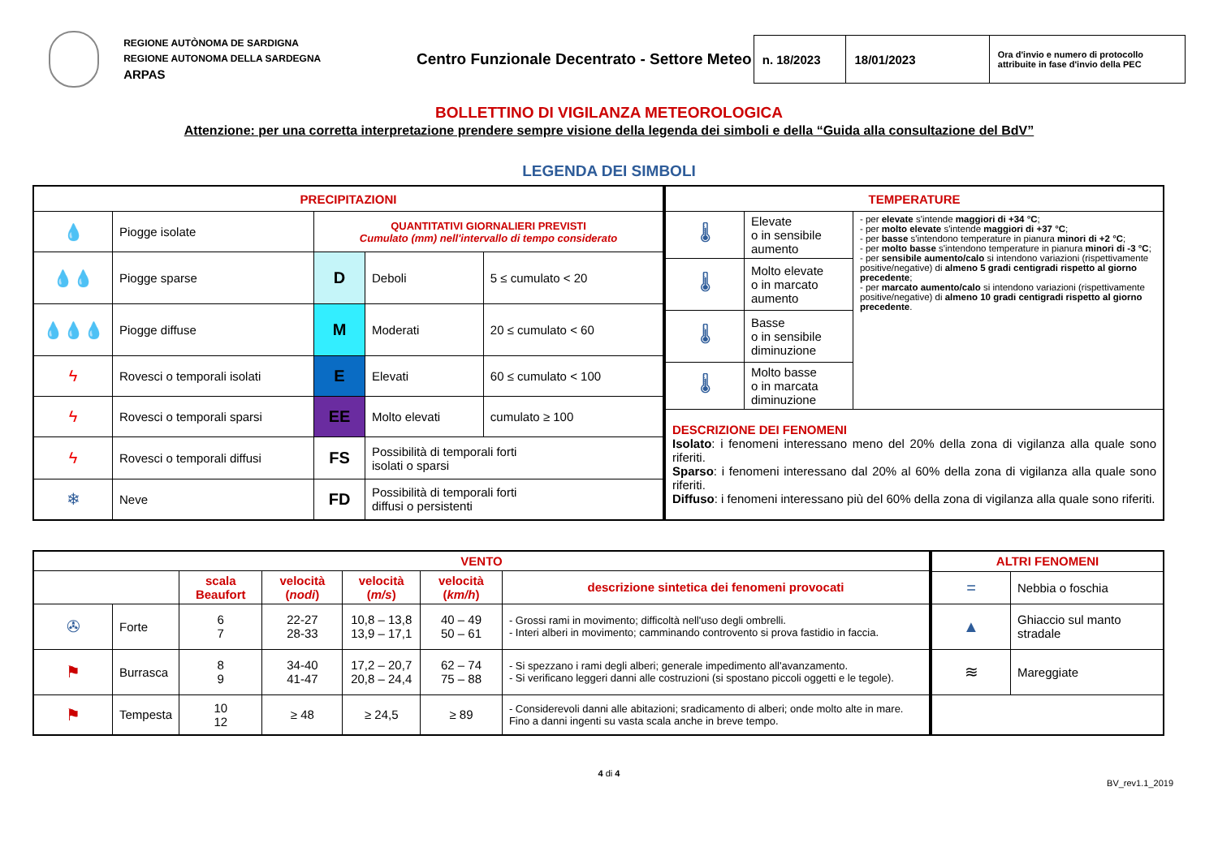REGIONE AUTÒNOMA DE SARDIGNA
REGIONE AUTONOMA DELLA SARDEGNA
ARPAS
Centro Funzionale Decentrato - Settore Meteo
| n. 18/2023 | 18/01/2023 | Ora d'invio e numero di protocollo attribuite in fase d'invio della PEC |
BOLLETTINO DI VIGILANZA METEOROLOGICA
Attenzione: per una corretta interpretazione prendere sempre visione della legenda dei simboli e della “Guida alla consultazione del BdV”
LEGENDA DEI SIMBOLI
| PRECIPITAZIONI | | | | |
| --- | --- | --- | --- | --- |
| 💧 | Piogge isolate | QUANTITATIVI GIORNALIERI PREVISTI Cumulato (mm) nell'intervallo di tempo considerato | | |
| 💧💧 | Piogge sparse | D | Deboli | 5 ≤ cumulato < 20 |
| 💧💧💧 | Piogge diffuse | M | Moderati | 20 ≤ cumulato < 60 |
| ϟ | Rovesci o temporali isolati | E | Elevati | 60 ≤ cumulato < 100 |
| ϟ | Rovesci o temporali sparsi | EE | Molto elevati | cumulato ≥ 100 |
| ϟ | Rovesci o temporali diffusi | FS | Possibilità di temporali forti isolati o sparsi | |
| ❄ | Neve | FD | Possibilità di temporali forti diffusi o persistenti | |
| TEMPERATURE | | |
| --- | --- | --- |
| 🌡 | Elevate o in sensibile aumento | - per elevate s'intende maggiori di +34 °C ; - per molto elevate s'intende maggiori di +37 °C ; - per basse s'intendono temperature in pianura minori di +2 °C ; - per molto basse s'intendono temperature in pianura minori di -3 °C ; - per sensibile aumento/calo si intendono variazioni (rispettivamente positive/negative) di almeno 5 gradi centigradi rispetto al giorno precedente ; - per marcato aumento/calo si intendono variazioni (rispettivamente positive/negative) di almeno 10 gradi centigradi rispetto al giorno precedente . |
| 🌡 | Molto elevate o in marcato aumento | |
| 🌡 | Basse o in sensibile diminuzione | |
| 🌡 | Molto basse o in marcata diminuzione | |
| DESCRIZIONE DEI FENOMENI Isolato : i fenomeni interessano meno del 20% della zona di vigilanza alla quale sono riferiti. Sparso : i fenomeni interessano dal 20% al 60% della zona di vigilanza alla quale sono riferiti. Diffuso : i fenomeni interessano più del 60% della zona di vigilanza alla quale sono riferiti. | | |
| VENTO | | | | | | |
| --- | --- | --- | --- | --- | --- | --- |
| | | scala Beaufort | velocità ( nodi ) | velocità ( m/s ) | velocità ( km/h ) | descrizione sintetica dei fenomeni provocati |
| ✇ | Forte | 6 7 | 22-27 28-33 | 10,8 – 13,8 13,9 – 17,1 | 40 – 49 50 – 61 | - Grossi rami in movimento; difficoltà nell'uso degli ombrelli. - Interi alberi in movimento; camminando controvento si prova fastidio in faccia. |
| ⚑ | Burrasca | 8 9 | 34-40 41-47 | 17,2 – 20,7 20,8 – 24,4 | 62 – 74 75 – 88 | - Si spezzano i rami degli alberi; generale impedimento all'avanzamento. - Si verificano leggeri danni alle costruzioni (si spostano piccoli oggetti e le tegole). |
| ⚑ | Tempesta | 10 12 | ≥ 48 | ≥ 24,5 | ≥ 89 | - Considerevoli danni alle abitazioni; sradicamento di alberi; onde molto alte in mare. Fino a danni ingenti su vasta scala anche in breve tempo. |
| ALTRI FENOMENI | |
| --- | --- |
| = | Nebbia o foschia |
| ▲ | Ghiaccio sul manto stradale |
| ≋ | Mareggiate |
4 di 4
BV_rev1.1_2019